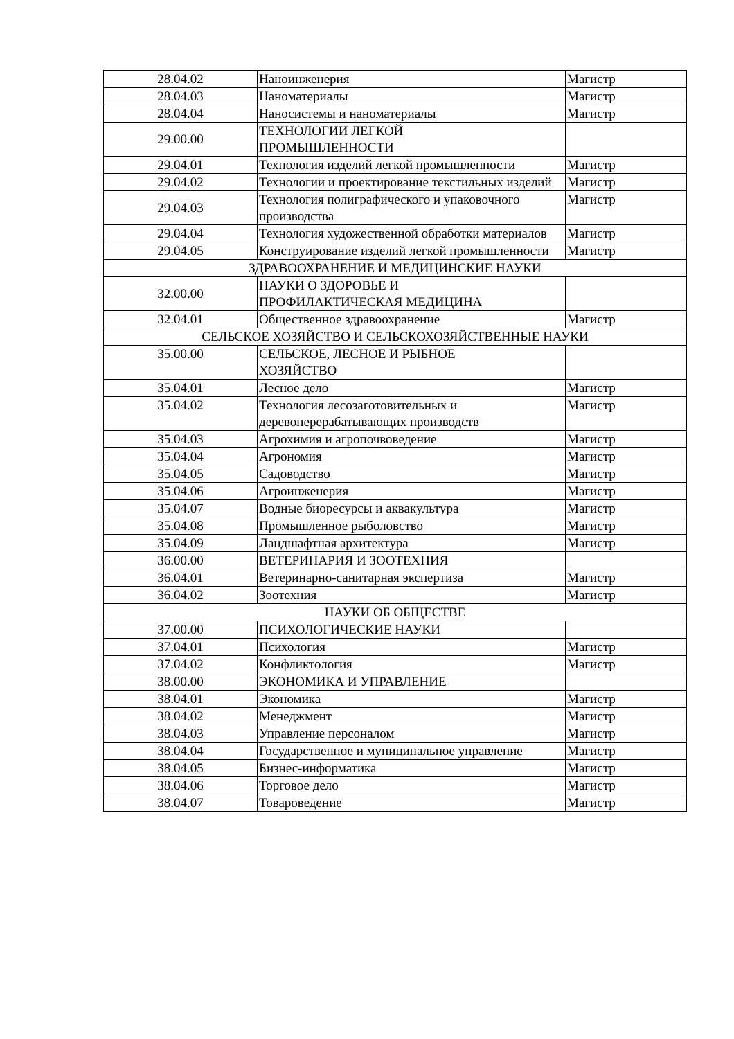| 28.04.02 | Наноинженерия | Магистр |
| 28.04.03 | Наноматериалы | Магистр |
| 28.04.04 | Наносистемы и наноматериалы | Магистр |
| 29.00.00 | ТЕХНОЛОГИИ ЛЕГКОЙ ПРОМЫШЛЕННОСТИ | |
| 29.04.01 | Технология изделий легкой промышленности | Магистр |
| 29.04.02 | Технологии и проектирование текстильных изделий | Магистр |
| 29.04.03 | Технология полиграфического и упаковочного производства | Магистр |
| 29.04.04 | Технология художественной обработки материалов | Магистр |
| 29.04.05 | Конструирование изделий легкой промышленности | Магистр |
| ЗДРАВООХРАНЕНИЕ И МЕДИЦИНСКИЕ НАУКИ | | |
| 32.00.00 | НАУКИ О ЗДОРОВЬЕ И ПРОФИЛАКТИЧЕСКАЯ МЕДИЦИНА | |
| 32.04.01 | Общественное здравоохранение | Магистр |
| СЕЛЬСКОЕ ХОЗЯЙСТВО И СЕЛЬСКОХОЗЯЙСТВЕННЫЕ НАУКИ | | |
| 35.00.00 | СЕЛЬСКОЕ, ЛЕСНОЕ И РЫБНОЕ ХОЗЯЙСТВО | |
| 35.04.01 | Лесное дело | Магистр |
| 35.04.02 | Технология лесозаготовительных и деревоперерабатывающих производств | Магистр |
| 35.04.03 | Агрохимия и агропочвоведение | Магистр |
| 35.04.04 | Агрономия | Магистр |
| 35.04.05 | Садоводство | Магистр |
| 35.04.06 | Агроинженерия | Магистр |
| 35.04.07 | Водные биоресурсы и аквакультура | Магистр |
| 35.04.08 | Промышленное рыболовство | Магистр |
| 35.04.09 | Ландшафтная архитектура | Магистр |
| 36.00.00 | ВЕТЕРИНАРИЯ И ЗООТЕХНИЯ | |
| 36.04.01 | Ветеринарно-санитарная экспертиза | Магистр |
| 36.04.02 | Зоотехния | Магистр |
| НАУКИ ОБ ОБЩЕСТВЕ | | |
| 37.00.00 | ПСИХОЛОГИЧЕСКИЕ НАУКИ | |
| 37.04.01 | Психология | Магистр |
| 37.04.02 | Конфликтология | Магистр |
| 38.00.00 | ЭКОНОМИКА И УПРАВЛЕНИЕ | |
| 38.04.01 | Экономика | Магистр |
| 38.04.02 | Менеджмент | Магистр |
| 38.04.03 | Управление персоналом | Магистр |
| 38.04.04 | Государственное и муниципальное управление | Магистр |
| 38.04.05 | Бизнес-информатика | Магистр |
| 38.04.06 | Торговое дело | Магистр |
| 38.04.07 | Товароведение | Магистр |